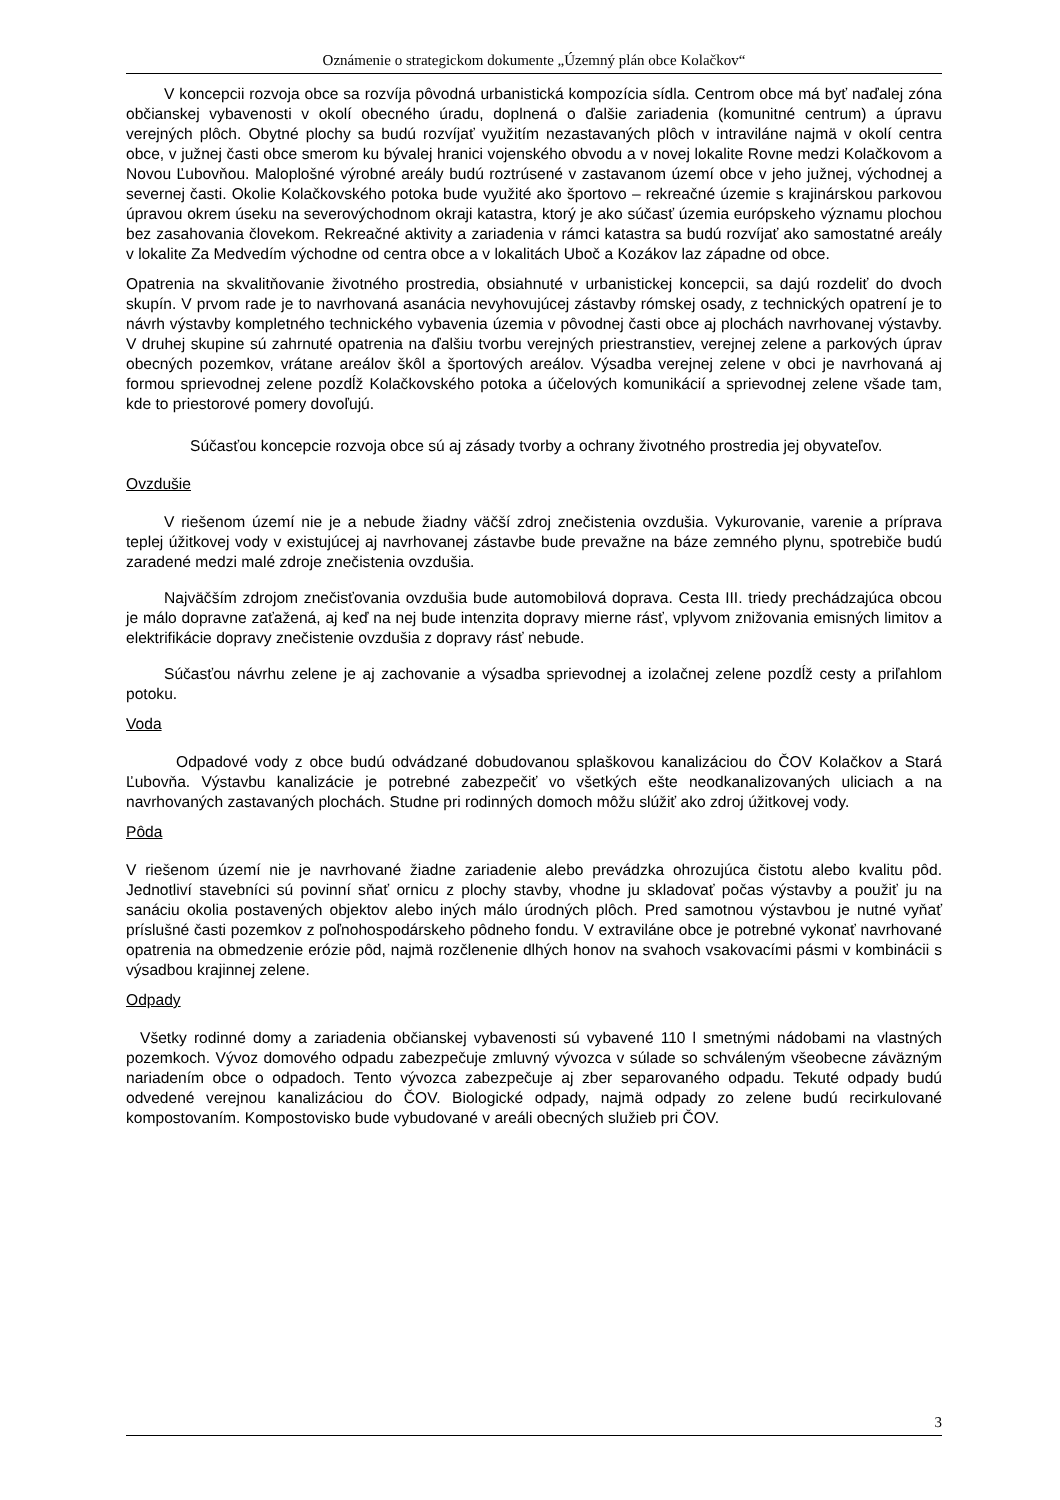Oznámenie o strategickom dokumente „Územný plán obce Kolačkov“
V koncepcii rozvoja obce sa rozvíja pôvodná urbanistická kompozícia sídla. Centrom obce má byť naďalej zóna občianskej vybavenosti v okolí obecného úradu, doplnená o ďalšie zariadenia (komunitné centrum) a úpravu verejných plôch. Obytné plochy sa budú rozvíjať využitím nezastavaných plôch v intraviláne najmä v okolí centra obce, v južnej časti obce smerom ku bývalej hranici vojenského obvodu a v novej lokalite Rovne medzi Kolačkovom a Novou Ľubovňou. Maloplošné výrobné areály budú roztrúsené v zastavanom území obce v jeho južnej, východnej a severnej časti. Okolie Kolačkovského potoka bude využité ako športovo – rekreačné územie s krajinárskou parkovou úpravou okrem úseku na severovýchodnom okraji katastra, ktorý je ako súčasť územia európskeho významu plochou bez zasahovania človekom. Rekreačné aktivity a zariadenia v rámci katastra sa budú rozvíjať ako samostatné areály v lokalite Za Medvedím východne od centra obce a v lokalitách Uboč a Kozákov laz západne od obce.
Opatrenia na skvalitňovanie životného prostredia, obsiahnuté v urbanistickej koncepcii, sa dajú rozdeliť do dvoch skupín. V prvom rade je to navrhovaná asanácia nevyhovujúcej zástavby rómskej osady, z technických opatrení je to návrh výstavby kompletného technického vybavenia územia v pôvodnej časti obce aj plochách navrhovanej výstavby. V druhej skupine sú zahrnuté opatrenia na ďalšiu tvorbu verejných priestranstiev, verejnej zelene a parkových úprav obecných pozemkov, vrátane areálov škôl a športových areálov. Výsadba verejnej zelene v obci je navrhovaná aj formou sprievodnej zelene pozdĺž Kolačkovského potoka a účelových komunikácií a sprievodnej zelene všade tam, kde to priestorové pomery dovoľujú.
Súčasťou koncepcie rozvoja obce sú aj zásady tvorby a ochrany životného prostredia jej obyvateľov.
Ovzdušie
V riešenom území nie je a nebude žiadny väčší zdroj znečistenia ovzdušia. Vykurovanie, varenie a príprava teplej úžitkovej vody v existujúcej aj navrhovanej zástavbe bude prevažne na báze zemného plynu, spotrebiče budú zaradené medzi malé zdroje znečistenia ovzdušia.
Najväčším zdrojom znečisťovania ovzdušia bude automobilová doprava. Cesta III. triedy prechádzajúca obcou je málo dopravne zaťažená, aj keď na nej bude intenzita dopravy mierne rásť, vplyvom znižovania emisných limitov a elektrifikácie dopravy znečistenie ovzdušia z dopravy rásť nebude.
Súčasťou návrhu zelene je aj zachovanie a výsadba sprievodnej a izolačnej zelene pozdĺž cesty a priľahlom potoku.
Voda
Odpadové vody z obce budú odvádzané dobudovanou splaškovou kanalizáciou do ČOV Kolačkov a Stará Ľubovňa. Výstavbu kanalizácie je potrebné zabezpečiť vo všetkých ešte neodkanalizovaných uliciach a na navrhovaných zastavaných plochách. Studne pri rodinných domoch môžu slúžiť ako zdroj úžitkovej vody.
Pôda
V riešenom území nie je navrhované žiadne zariadenie alebo prevádzka ohrozujúca čistotu alebo kvalitu pôd. Jednotliví stavebníci sú povinní sňať ornicu z plochy stavby, vhodne ju skladovať počas výstavby a použiť ju na sanáciu okolia postavených objektov alebo iných málo úrodných plôch. Pred samotnou výstavbou je nutné vyňať príslušné časti pozemkov z poľnohospodárskeho pôdneho fondu. V extraviláne obce je potrebné vykonať navrhované opatrenia na obmedzenie erózie pôd, najmä rozčlenenie dlhých honov na svahoch vsakovacími pásmi v kombinácii s výsadbou krajinnej zelene.
Odpady
Všetky rodinné domy a zariadenia občianskej vybavenosti sú vybavené 110 l smetnými nádobami na vlastných pozemkoch. Vývoz domového odpadu zabezpečuje zmluvný vývozca v súlade so schváleným všeobecne záväzným nariadením obce o odpadoch. Tento vývozca zabezpečuje aj zber separovaného odpadu. Tekuté odpady budú odvedené verejnou kanalizáciou do ČOV. Biologické odpady, najmä odpady zo zelene budú recirkulované kompostovaním. Kompostovisko bude vybudované v areáli obecných služieb pri ČOV.
3